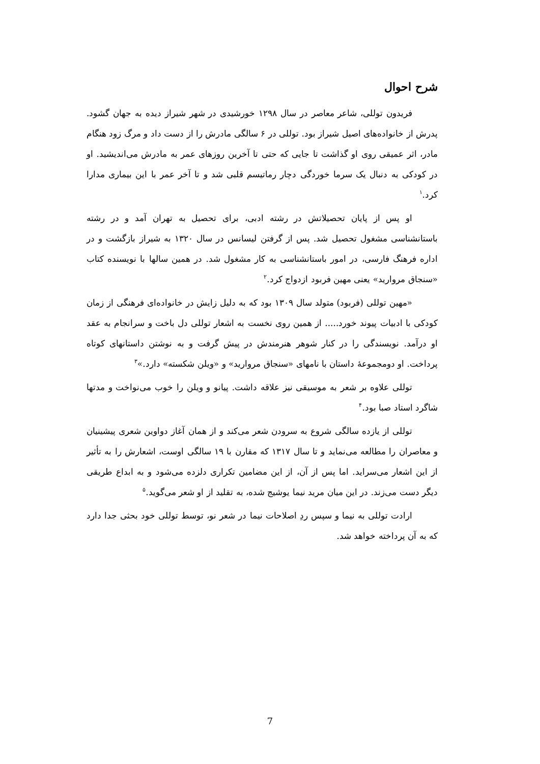شرح احوال
فریدون توللی، شاعر معاصر در سال ۱۲۹۸ خورشیدی در شهر شیراز دیده به جهان گشود. پدرش از خانواده‌های اصیل شیراز بود. توللی در ۶ سالگی مادرش را از دست داد و مرگ زود هنگام مادر، اثر عمیقی روی او گذاشت تا جایی که حتی تا آخرین روزهای عمر به مادرش می‌اندیشید. او در کودکی به دنبال یک سرما خوردگی دچار رماتیسم قلبی شد و تا آخر عمر با این بیماری مدارا کرد.<sup>۱</sup>
او پس از پایان تحصیلاتش در رشته ادبی، برای تحصیل به تهران آمد و در رشته باستانشناسی مشغول تحصیل شد. پس از گرفتن لیسانس در سال ۱۳۲۰ به شیراز بازگشت و در اداره فرهنگ فارسی، در امور باستانشناسی به کار مشغول شد. در همین سالها با نویسنده کتاب «سنجاق مروارید» یعنی مهین فربود ازدواج کرد.<sup>۲</sup>
«مهین توللی (فربود) متولد سال ۱۳۰۹ بود که به دلیل زایش در خانواده‌ای فرهنگی از زمان کودکی با ادبیات پیوند خورد..... از همین روی نخست به اشعار توللی دل باخت و سرانجام به عقد او درآمد. نویسندگی را در کنار شوهر هنرمندش در پیش گرفت و به نوشتن داستانهای کوتاه پرداخت. او دومجموعهٔ داستان با نامهای «سنجاق مروارید» و «ویلن شکسته» دارد.»<sup>۳</sup>
توللی علاوه بر شعر به موسیقی نیز علاقه داشت. پیانو و ویلن را خوب می‌نواخت و مدتها شاگرد استاد صبا بود.<sup>۴</sup>
توللی از یازده سالگی شروع به سرودن شعر می‌کند و از همان آغاز دواوین شعری پیشینیان و معاصران را مطالعه می‌نماید و تا سال ۱۳۱۷ که مقارن با ۱۹ سالگی اوست، اشعارش را به تأثیر از این اشعار می‌سراید. اما پس از آن، از این مضامین تکراری دلزده می‌شود و به ابداع طریقی دیگر دست می‌زند. در این میان مرید نیما یوشیج شده، به تقلید از او شعر می‌گوید.<sup>۵</sup>
ارادت توللی به نیما و سپس ردِ اصلاحات نیما در شعر نو، توسط توللی خود بحثی جدا دارد که به آن پرداخته خواهد شد.
7